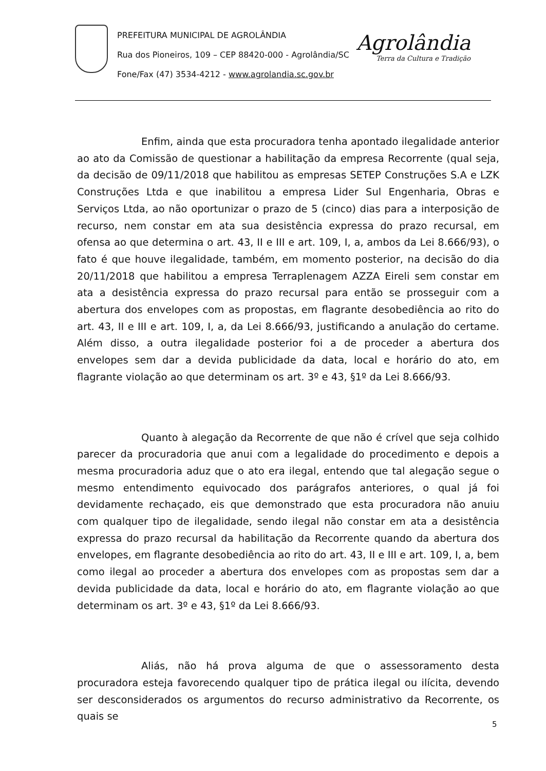PREFEITURA MUNICIPAL DE AGROLÂNDIA
Rua dos Pioneiros, 109 – CEP 88420-000 - Agrolândia/SC
Fone/Fax (47) 3534-4212 - www.agrolandia.sc.gov.br
Agrolândia
Terra da Cultura e Tradição
Enfim, ainda que esta procuradora tenha apontado ilegalidade anterior ao ato da Comissão de questionar a habilitação da empresa Recorrente (qual seja, da decisão de 09/11/2018 que habilitou as empresas SETEP Construções S.A e LZK Construções Ltda e que inabilitou a empresa Lider Sul Engenharia, Obras e Serviços Ltda, ao não oportunizar o prazo de 5 (cinco) dias para a interposição de recurso, nem constar em ata sua desistência expressa do prazo recursal, em ofensa ao que determina o art. 43, II e III e art. 109, I, a, ambos da Lei 8.666/93), o fato é que houve ilegalidade, também, em momento posterior, na decisão do dia 20/11/2018 que habilitou a empresa Terraplenagem AZZA Eireli sem constar em ata a desistência expressa do prazo recursal para então se prosseguir com a abertura dos envelopes com as propostas, em flagrante desobediência ao rito do art. 43, II e III e art. 109, I, a, da Lei 8.666/93, justificando a anulação do certame. Além disso, a outra ilegalidade posterior foi a de proceder a abertura dos envelopes sem dar a devida publicidade da data, local e horário do ato, em flagrante violação ao que determinam os art. 3º e 43, §1º da Lei 8.666/93.
Quanto à alegação da Recorrente de que não é crível que seja colhido parecer da procuradoria que anui com a legalidade do procedimento e depois a mesma procuradoria aduz que o ato era ilegal, entendo que tal alegação segue o mesmo entendimento equivocado dos parágrafos anteriores, o qual já foi devidamente rechaçado, eis que demonstrado que esta procuradora não anuiu com qualquer tipo de ilegalidade, sendo ilegal não constar em ata a desistência expressa do prazo recursal da habilitação da Recorrente quando da abertura dos envelopes, em flagrante desobediência ao rito do art. 43, II e III e art. 109, I, a, bem como ilegal ao proceder a abertura dos envelopes com as propostas sem dar a devida publicidade da data, local e horário do ato, em flagrante violação ao que determinam os art. 3º e 43, §1º da Lei 8.666/93.
Aliás, não há prova alguma de que o assessoramento desta procuradora esteja favorecendo qualquer tipo de prática ilegal ou ilícita, devendo ser desconsiderados os argumentos do recurso administrativo da Recorrente, os quais se
5